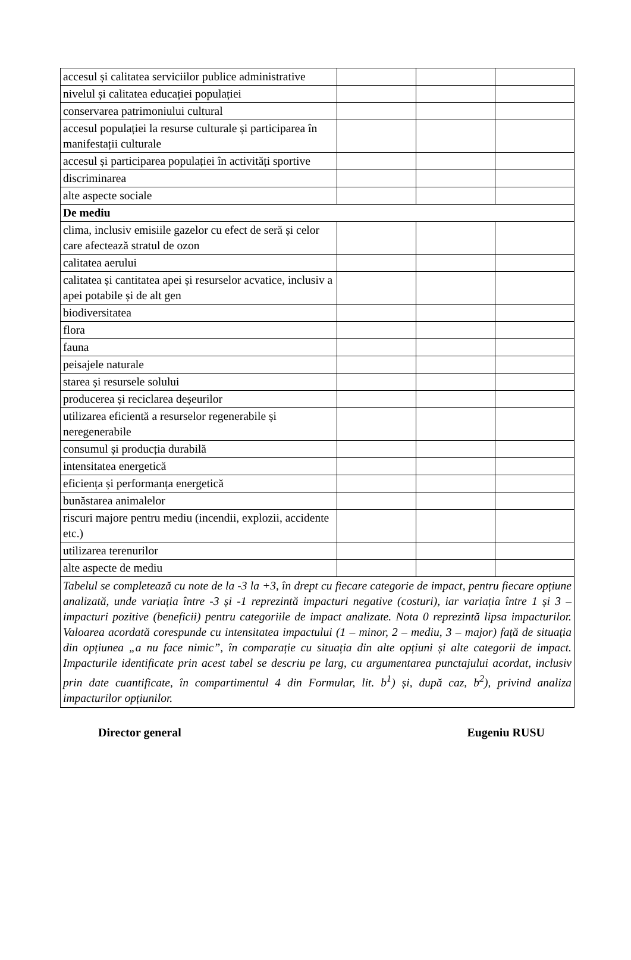| accesul și calitatea serviciilor publice administrative | | | |
| nivelul și calitatea educației populației | | | |
| conservarea patrimoniului cultural | | | |
| accesul populației la resurse culturale și participarea în manifestații culturale | | | |
| accesul și participarea populației în activități sportive | | | |
| discriminarea | | | |
| alte aspecte sociale | | | |
| De mediu | | | |
| clima, inclusiv emisiile gazelor cu efect de seră și celor care afectează stratul de ozon | | | |
| calitatea aerului | | | |
| calitatea și cantitatea apei și resurselor acvatice, inclusiv a apei potabile și de alt gen | | | |
| biodiversitatea | | | |
| flora | | | |
| fauna | | | |
| peisajele naturale | | | |
| starea și resursele solului | | | |
| producerea și reciclarea deșeurilor | | | |
| utilizarea eficientă a resurselor regenerabile și neregenerabile | | | |
| consumul și producția durabilă | | | |
| intensitatea energetică | | | |
| eficiența și performanța energetică | | | |
| bunăstarea animalelor | | | |
| riscuri majore pentru mediu (incendii, explozii, accidente etc.) | | | |
| utilizarea terenurilor | | | |
| alte aspecte de mediu | | | |
| Tabelul se completează cu note de la -3 la +3, în drept cu fiecare categorie de impact, pentru fiecare opțiune analizată, unde variația între -3 și -1 reprezintă impacturi negative (costuri), iar variația între 1 și 3 – impacturi pozitive (beneficii) pentru categoriile de impact analizate. Nota 0 reprezintă lipsa impacturilor. Valoarea acordată corespunde cu intensitatea impactului (1 – minor, 2 – mediu, 3 – major) față de situația din opțiunea „a nu face nimic”, în comparație cu situația din alte opțiuni și alte categorii de impact. Impacturile identificate prin acest tabel se descriu pe larg, cu argumentarea punctajului acordat, inclusiv prin date cuantificate, în compartimentul 4 din Formular, lit. b<sup>1</sup>) și, după caz, b<sup>2</sup>), privind analiza impacturilor opțiunilor. | | | |
Director general Eugeniu RUSU